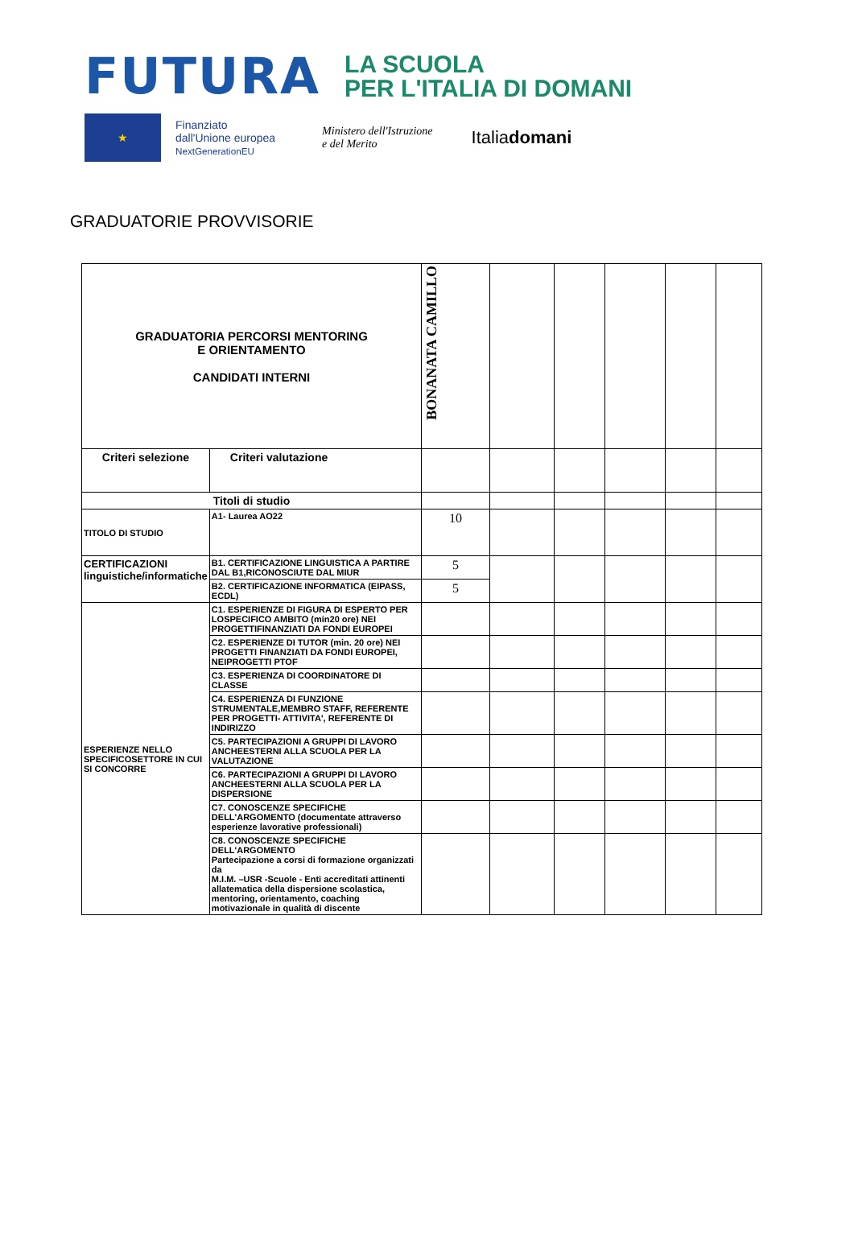FUTURA LA SCUOLA
PER L'ITALIA DI DOMANI
★
Finanziato
dall'Unione europea
NextGenerationEU
Ministero dell'Istruzione
e del Merito
Italiadomani
GRADUATORIE PROVVISORIE
| GRADUATORIA PERCORSI MENTORING E ORIENTAMENTO CANDIDATI INTERNI | | BONANATA CAMILLO | | | | | |
| Criteri selezione | Criteri valutazione | | | | | | |
| Titoli di studio | | | | | | | |
| TITOLO DI STUDIO | A1- Laurea AO22 | 10 | | | | | |
| CERTIFICAZIONI linguistiche/informatiche | B1. CERTIFICAZIONE LINGUISTICA A PARTIRE DAL B1,RICONOSCIUTE DAL MIUR | 5 | | | | | |
| | B2. CERTIFICAZIONE INFORMATICA (EIPASS, ECDL) | 5 | | | | | |
| ESPERIENZE NELLO SPECIFICOSETTORE IN CUI SI CONCORRE | C1. ESPERIENZE DI FIGURA DI ESPERTO PER LOSPECIFICO AMBITO (min20 ore) NEI PROGETTIFINANZIATI DA FONDI EUROPEI | | | | | | |
| | C2. ESPERIENZE DI TUTOR (min. 20 ore) NEI PROGETTI FINANZIATI DA FONDI EUROPEI, NEIPROGETTI PTOF | | | | | | |
| | C3. ESPERIENZA DI COORDINATORE DI CLASSE | | | | | | |
| | C4. ESPERIENZA DI FUNZIONE STRUMENTALE,MEMBRO STAFF, REFERENTE PER PROGETTI- ATTIVITA', REFERENTE DI INDIRIZZO | | | | | | |
| | C5. PARTECIPAZIONI A GRUPPI DI LAVORO ANCHEESTERNI ALLA SCUOLA PER LA VALUTAZIONE | | | | | | |
| | C6. PARTECIPAZIONI A GRUPPI DI LAVORO ANCHEESTERNI ALLA SCUOLA PER LA DISPERSIONE | | | | | | |
| | C7. CONOSCENZE SPECIFICHE DELL'ARGOMENTO (documentate attraverso esperienze lavorative professionali) | | | | | | |
| | C8. CONOSCENZE SPECIFICHE DELL'ARGOMENTO Partecipazione a corsi di formazione organizzati da M.I.M. –USR -Scuole - Enti accreditati attinenti allatematica della dispersione scolastica, mentoring, orientamento, coaching motivazionale in qualità di discente | | | | | | |